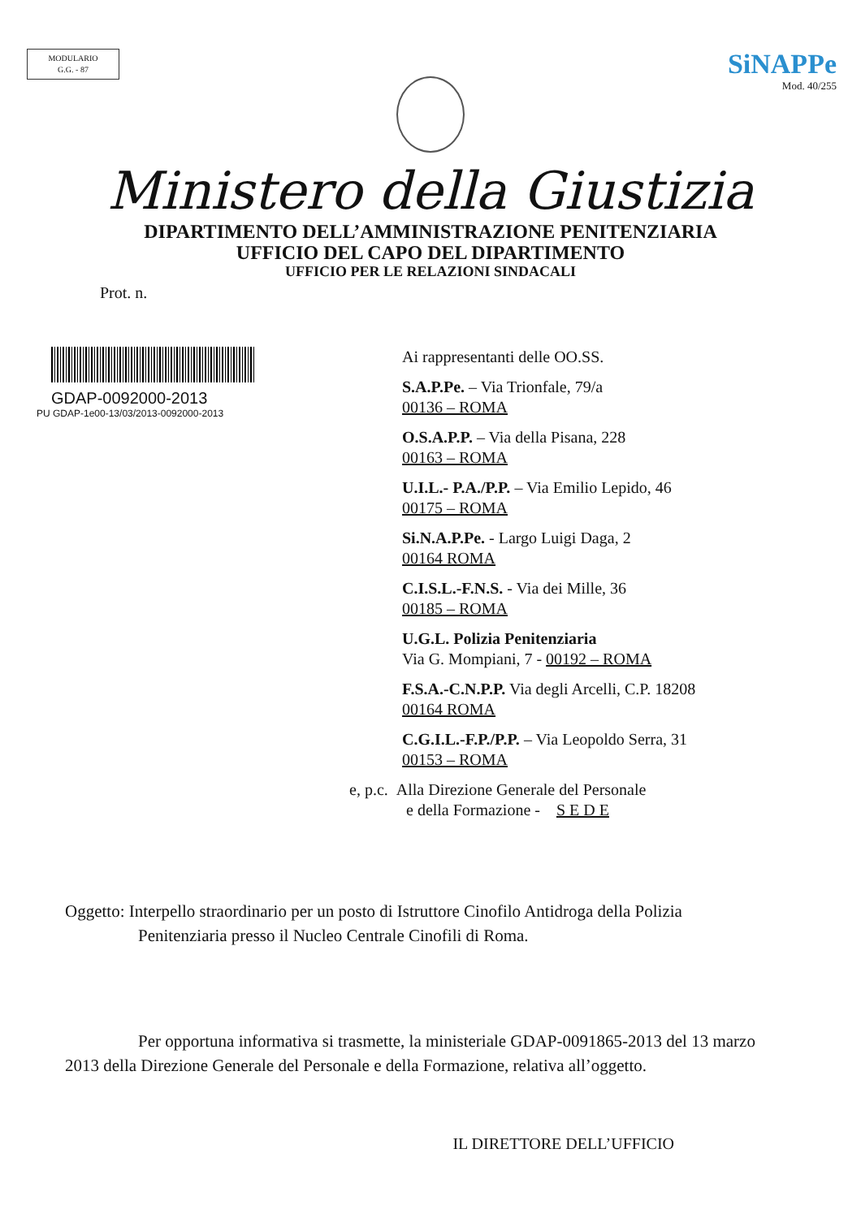MODULARIO
G.G. - 87
SiNAPPe
Mod. 40/255
Ministero della Giustizia
DIPARTIMENTO DELL’AMMINISTRAZIONE PENITENZIARIA
UFFICIO DEL CAPO DEL DIPARTIMENTO
UFFICIO PER LE RELAZIONI SINDACALI
Prot. n.
GDAP-0092000-2013
PU GDAP-1e00-13/03/2013-0092000-2013
Ai rappresentanti delle OO.SS.
S.A.P.Pe. – Via Trionfale, 79/a
00136 – ROMA
O.S.A.P.P. – Via della Pisana, 228
00163 – ROMA
U.I.L.- P.A./P.P. – Via Emilio Lepido, 46
00175 – ROMA
Si.N.A.P.Pe. - Largo Luigi Daga, 2
00164 ROMA
C.I.S.L.-F.N.S. - Via dei Mille, 36
00185 – ROMA
U.G.L. Polizia Penitenziaria
Via G. Mompiani, 7 - 00192 – ROMA
F.S.A.-C.N.P.P. Via degli Arcelli, C.P. 18208
00164 ROMA
C.G.I.L.-F.P./P.P. – Via Leopoldo Serra, 31
00153 – ROMA
e, p.c. Alla Direzione Generale del Personale
e della Formazione - S E D E
Oggetto: Interpello straordinario per un posto di Istruttore Cinofilo Antidroga della Polizia
Penitenziaria presso il Nucleo Centrale Cinofili di Roma.
Per opportuna informativa si trasmette, la ministeriale GDAP-0091865-2013 del 13 marzo 2013 della Direzione Generale del Personale e della Formazione, relativa all’oggetto.
IL DIRETTORE DELL’UFFICIO